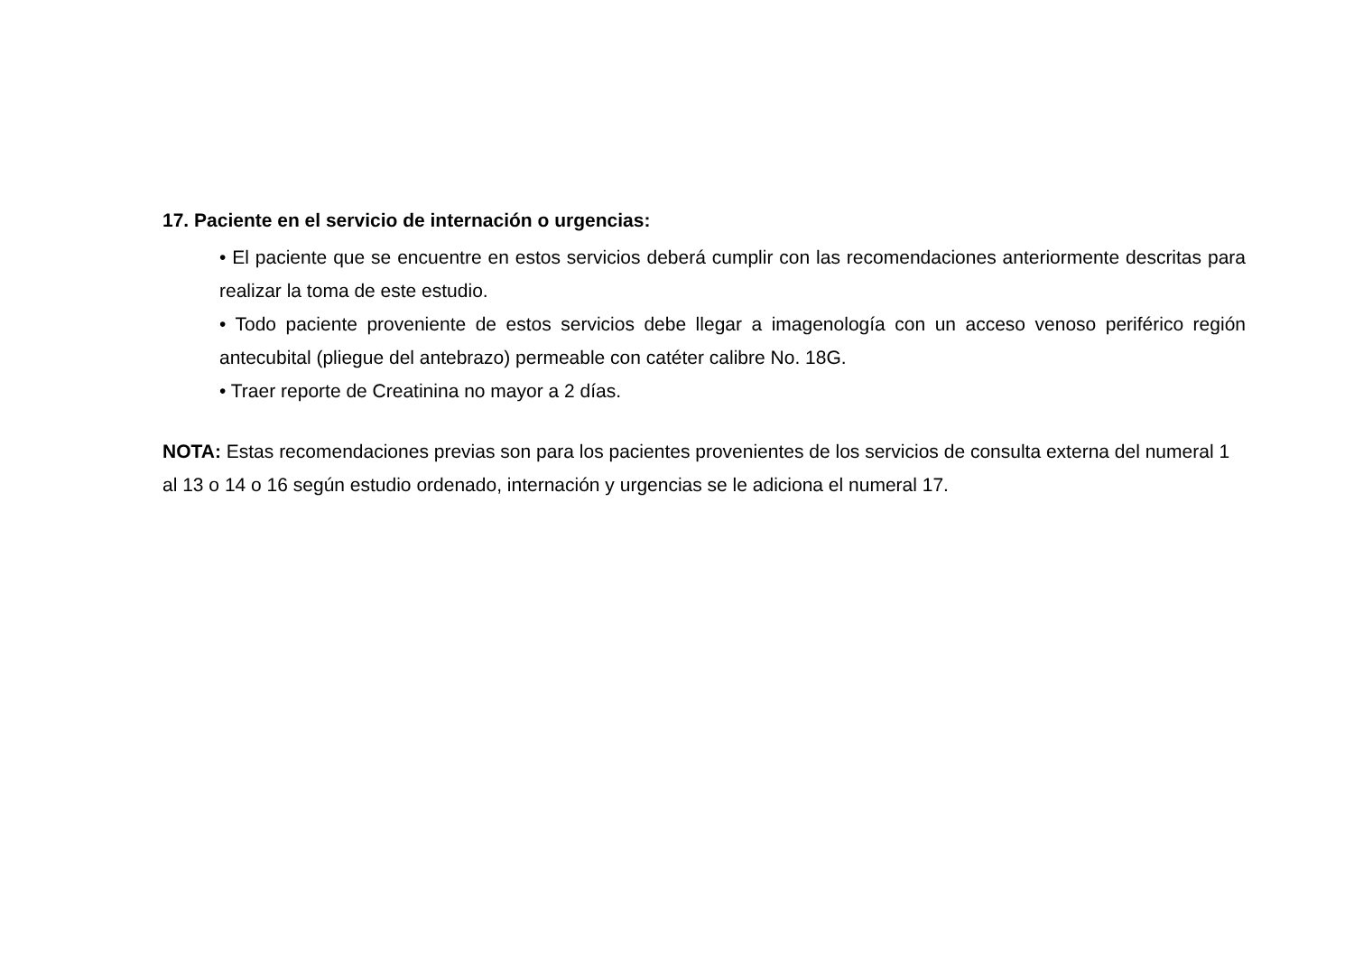17. Paciente en el servicio de internación o urgencias:
• El paciente que se encuentre en estos servicios deberá cumplir con las recomendaciones anteriormente descritas para realizar la toma de este estudio.
• Todo paciente proveniente de estos servicios debe llegar a imagenología con un acceso venoso periférico región antecubital (pliegue del antebrazo) permeable con catéter calibre No. 18G.
• Traer reporte de Creatinina no mayor a 2 días.
NOTA: Estas recomendaciones previas son para los pacientes provenientes de los servicios de consulta externa del numeral 1 al 13 o 14 o 16 según estudio ordenado, internación y urgencias se le adiciona el numeral 17.